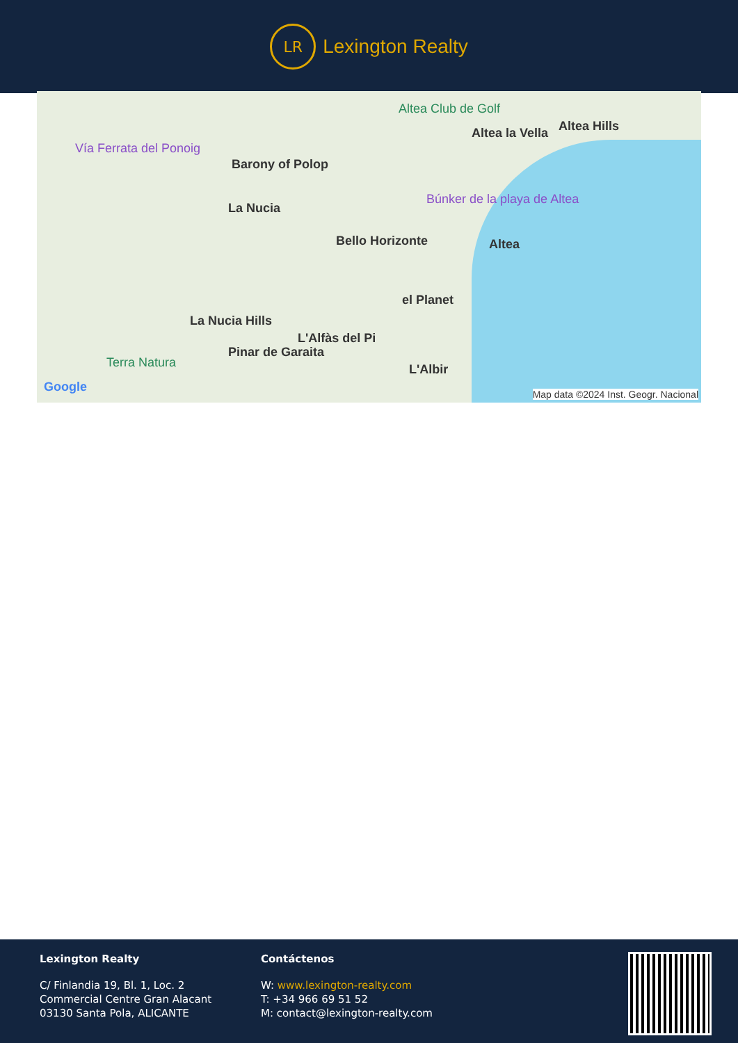LR
Lexington Realty
Altea Club de Golf
Vía Ferrata del Ponoig
Barony of Polop
La Nucia
Altea la Vella Altea Hills
Búnker de la playa de Altea
Bello Horizonte Altea
el Planet
La Nucia Hills
L'Alfàs del Pi
Terra Natura
Pinar de Garaita
L'Albir
Google Map data ©2024 Inst. Geogr. Nacional
Lexington Realty
C/ Finlandia 19, Bl. 1, Loc. 2
Commercial Centre Gran Alacant
03130 Santa Pola, ALICANTE
Contáctenos
W: www.lexington-realty.com
T: +34 966 69 51 52
M: contact@lexington-realty.com